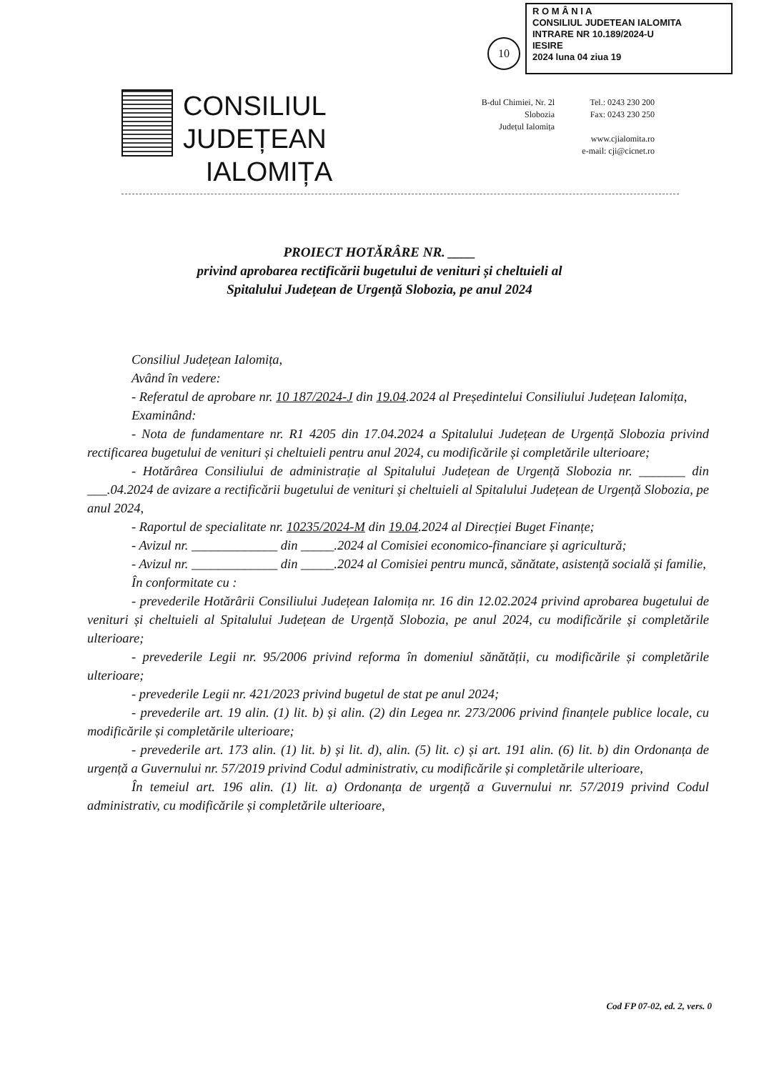10
R O M Â N I A
CONSILIUL JUDETEAN IALOMITA
INTRARE NR 10.189/2024-U
IESIRE
2024 luna 04 ziua 19
CONSILIUL JUDEȚEAN
IALOMIȚA
B-dul Chimiei, Nr. 2l
Slobozia
Județul Ialomița
Tel.: 0243 230 200
Fax: 0243 230 250
www.cjialomita.ro
e-mail: cji@cicnet.ro
PROIECT HOTĂRÂRE NR. ____
privind aprobarea rectificării bugetului de venituri și cheltuieli al
Spitalului Județean de Urgență Slobozia, pe anul 2024
Consiliul Județean Ialomița,
Având în vedere:
- Referatul de aprobare nr. 10 187/2024-J din 19.04.2024 al Președintelui Consiliului Județean Ialomița,
Examinând:
- Nota de fundamentare nr. R1 4205 din 17.04.2024 a Spitalului Județean de Urgență Slobozia privind rectificarea bugetului de venituri și cheltuieli pentru anul 2024, cu modificările și completările ulterioare;
- Hotărârea Consiliului de administrație al Spitalului Județean de Urgență Slobozia nr. _______ din ___.04.2024 de avizare a rectificării bugetului de venituri și cheltuieli al Spitalului Județean de Urgență Slobozia, pe anul 2024,
- Raportul de specialitate nr. 10235/2024-M din 19.04.2024 al Direcției Buget Finanțe;
- Avizul nr. _____________ din _____.2024 al Comisiei economico-financiare și agricultură;
- Avizul nr. _____________ din _____.2024 al Comisiei pentru muncă, sănătate, asistență socială și familie,
În conformitate cu :
- prevederile Hotărârii Consiliului Județean Ialomița nr. 16 din 12.02.2024 privind aprobarea bugetului de venituri și cheltuieli al Spitalului Județean de Urgență Slobozia, pe anul 2024, cu modificările și completările ulterioare;
- prevederile Legii nr. 95/2006 privind reforma în domeniul sănătății, cu modificările și completările ulterioare;
- prevederile Legii nr. 421/2023 privind bugetul de stat pe anul 2024;
- prevederile art. 19 alin. (1) lit. b) și alin. (2) din Legea nr. 273/2006 privind finanțele publice locale, cu modificările și completările ulterioare;
- prevederile art. 173 alin. (1) lit. b) și lit. d), alin. (5) lit. c) și art. 191 alin. (6) lit. b) din Ordonanța de urgență a Guvernului nr. 57/2019 privind Codul administrativ, cu modificările și completările ulterioare,
În temeiul art. 196 alin. (1) lit. a) Ordonanța de urgență a Guvernului nr. 57/2019 privind Codul administrativ, cu modificările și completările ulterioare,
Cod FP 07-02, ed. 2, vers. 0